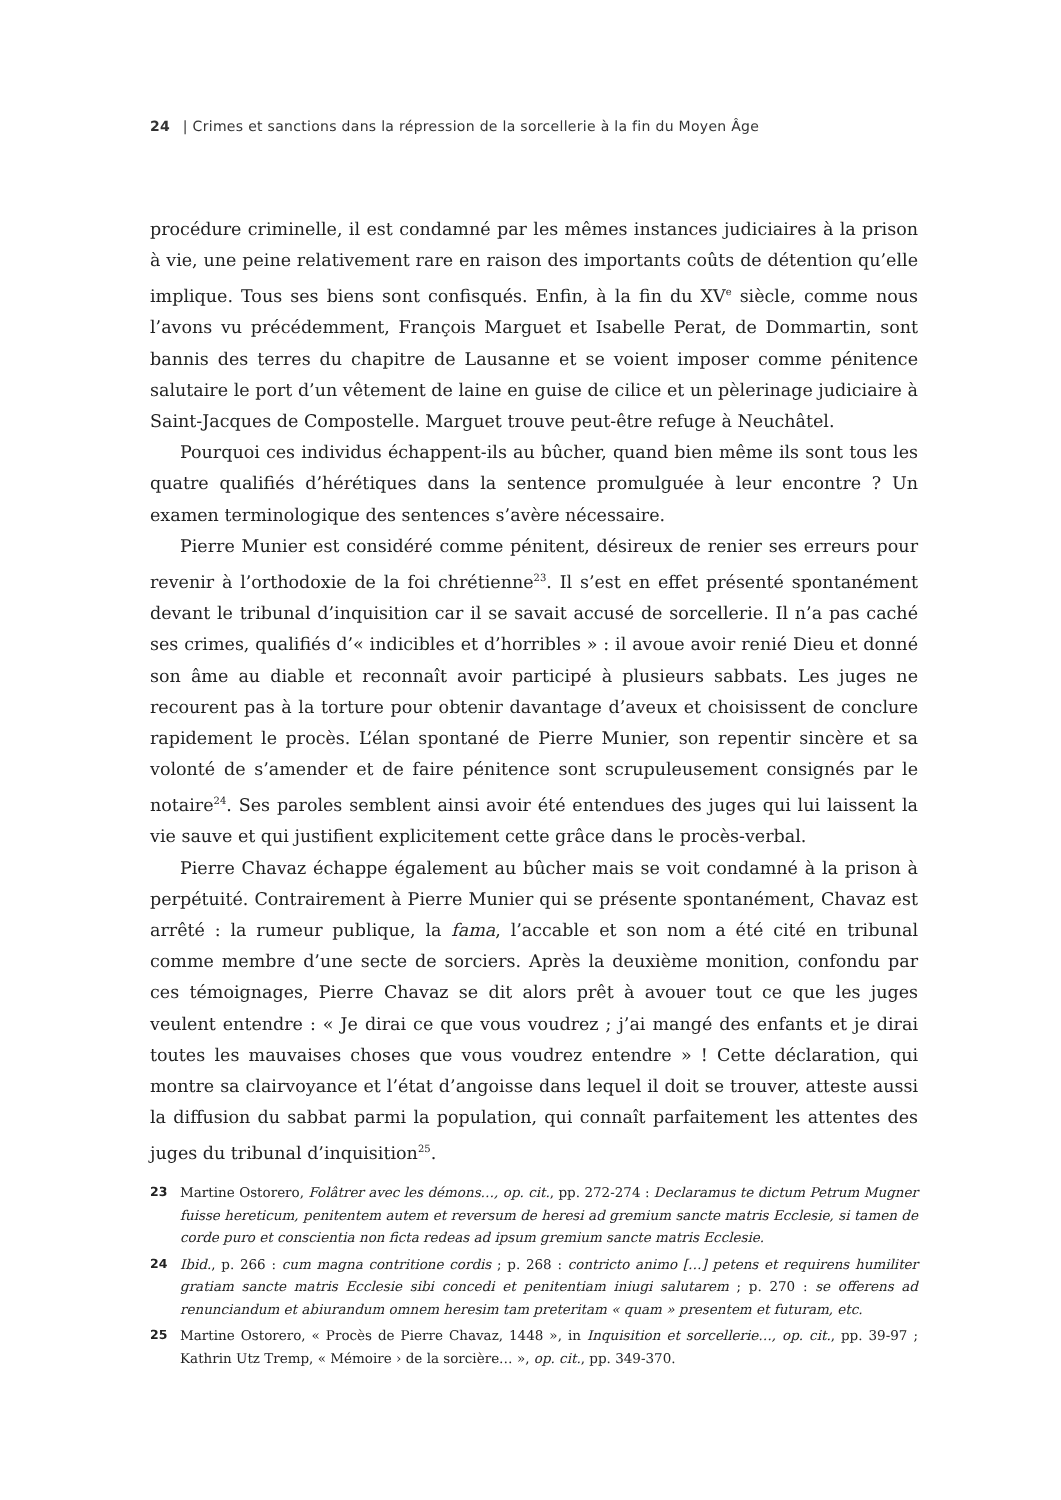24 | Crimes et sanctions dans la répression de la sorcellerie à la fin du Moyen Âge
procédure criminelle, il est condamné par les mêmes instances judiciaires à la prison à vie, une peine relativement rare en raison des importants coûts de détention qu’elle implique. Tous ses biens sont confisqués. Enfin, à la fin du XV<sup>e</sup> siècle, comme nous l’avons vu précédemment, François Marguet et Isabelle Perat, de Dommartin, sont bannis des terres du chapitre de Lausanne et se voient imposer comme pénitence salutaire le port d’un vêtement de laine en guise de cilice et un pèlerinage judiciaire à Saint-Jacques de Compostelle. Marguet trouve peut-être refuge à Neuchâtel.
Pourquoi ces individus échappent-ils au bûcher, quand bien même ils sont tous les quatre qualifiés d’hérétiques dans la sentence promulguée à leur encontre ? Un examen terminologique des sentences s’avère nécessaire.
Pierre Munier est considéré comme pénitent, désireux de renier ses erreurs pour revenir à l’orthodoxie de la foi chrétienne<sup>23</sup>. Il s’est en effet présenté spontanément devant le tribunal d’inquisition car il se savait accusé de sorcellerie. Il n’a pas caché ses crimes, qualifiés d’« indicibles et d’horribles » : il avoue avoir renié Dieu et donné son âme au diable et reconnaît avoir participé à plusieurs sabbats. Les juges ne recourent pas à la torture pour obtenir davantage d’aveux et choisissent de conclure rapidement le procès. L’élan spontané de Pierre Munier, son repentir sincère et sa volonté de s’amender et de faire pénitence sont scrupuleusement consignés par le notaire<sup>24</sup>. Ses paroles semblent ainsi avoir été entendues des juges qui lui laissent la vie sauve et qui justifient explicitement cette grâce dans le procès-verbal.
Pierre Chavaz échappe également au bûcher mais se voit condamné à la prison à perpétuité. Contrairement à Pierre Munier qui se présente spontanément, Chavaz est arrêté : la rumeur publique, la fama, l’accable et son nom a été cité en tribunal comme membre d’une secte de sorciers. Après la deuxième monition, confondu par ces témoignages, Pierre Chavaz se dit alors prêt à avouer tout ce que les juges veulent entendre : « Je dirai ce que vous voudrez ; j’ai mangé des enfants et je dirai toutes les mauvaises choses que vous voudrez entendre » ! Cette déclaration, qui montre sa clairvoyance et l’état d’angoisse dans lequel il doit se trouver, atteste aussi la diffusion du sabbat parmi la population, qui connaît parfaitement les attentes des juges du tribunal d’inquisition<sup>25</sup>.
23 Martine Ostorero, Folâtrer avec les démons…, op. cit., pp. 272-274 : Declaramus te dictum Petrum Mugner fuisse hereticum, penitentem autem et reversum de heresi ad gremium sancte matris Ecclesie, si tamen de corde puro et conscientia non ficta redeas ad ipsum gremium sancte matris Ecclesie.
24 Ibid., p. 266 : cum magna contritione cordis ; p. 268 : contricto animo […] petens et requirens humiliter gratiam sancte matris Ecclesie sibi concedi et penitentiam iniugi salutarem ; p. 270 : se offerens ad renunciandum et abiurandum omnem heresim tam preteritam « quam » presentem et futuram, etc.
25 Martine Ostorero, « Procès de Pierre Chavaz, 1448 », in Inquisition et sorcellerie…, op. cit., pp. 39-97 ; Kathrin Utz Tremp, « Mémoire › de la sorcière… », op. cit., pp. 349-370.